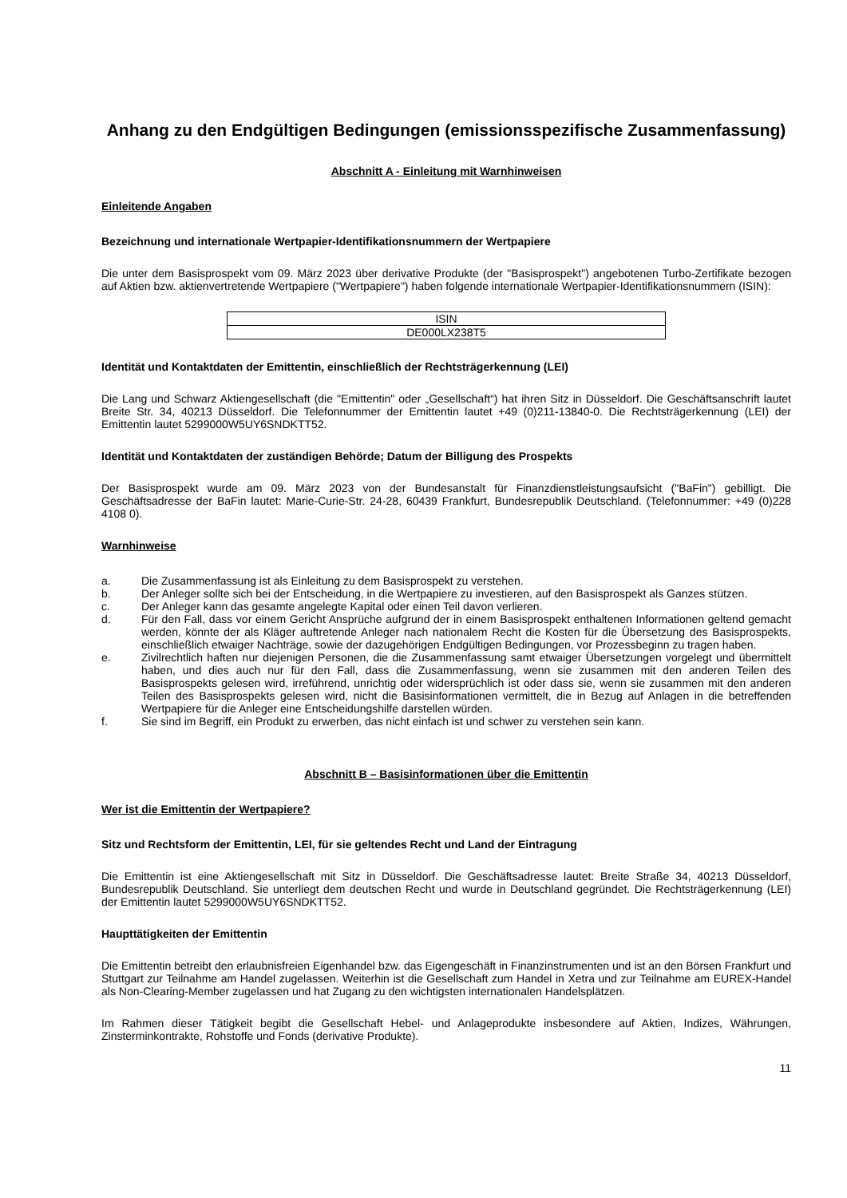Anhang zu den Endgültigen Bedingungen (emissionsspezifische Zusammenfassung)
Abschnitt A - Einleitung mit Warnhinweisen
Einleitende Angaben
Bezeichnung und internationale Wertpapier-Identifikationsnummern der Wertpapiere
Die unter dem Basisprospekt vom 09. März 2023 über derivative Produkte (der "Basisprospekt") angebotenen Turbo-Zertifikate bezogen auf Aktien bzw. aktienvertretende Wertpapiere ("Wertpapiere") haben folgende internationale Wertpapier-Identifikationsnummern (ISIN):
| ISIN |
| DE000LX238T5 |
Identität und Kontaktdaten der Emittentin, einschließlich der Rechtsträgerkennung (LEI)
Die Lang und Schwarz Aktiengesellschaft (die "Emittentin" oder „Gesellschaft“) hat ihren Sitz in Düsseldorf. Die Geschäftsanschrift lautet Breite Str. 34, 40213 Düsseldorf. Die Telefonnummer der Emittentin lautet +49 (0)211-13840-0. Die Rechtsträgerkennung (LEI) der Emittentin lautet 5299000W5UY6SNDKTT52.
Identität und Kontaktdaten der zuständigen Behörde; Datum der Billigung des Prospekts
Der Basisprospekt wurde am 09. März 2023 von der Bundesanstalt für Finanzdienstleistungsaufsicht ("BaFin") gebilligt. Die Geschäftsadresse der BaFin lautet: Marie-Curie-Str. 24-28, 60439 Frankfurt, Bundesrepublik Deutschland. (Telefonnummer: +49 (0)228 4108 0).
Warnhinweise
a. Die Zusammenfassung ist als Einleitung zu dem Basisprospekt zu verstehen.
b. Der Anleger sollte sich bei der Entscheidung, in die Wertpapiere zu investieren, auf den Basisprospekt als Ganzes stützen.
c. Der Anleger kann das gesamte angelegte Kapital oder einen Teil davon verlieren.
d. Für den Fall, dass vor einem Gericht Ansprüche aufgrund der in einem Basisprospekt enthaltenen Informationen geltend gemacht werden, könnte der als Kläger auftretende Anleger nach nationalem Recht die Kosten für die Übersetzung des Basisprospekts, einschließlich etwaiger Nachträge, sowie der dazugehörigen Endgültigen Bedingungen, vor Prozessbeginn zu tragen haben.
e. Zivilrechtlich haften nur diejenigen Personen, die die Zusammenfassung samt etwaiger Übersetzungen vorgelegt und übermittelt haben, und dies auch nur für den Fall, dass die Zusammenfassung, wenn sie zusammen mit den anderen Teilen des Basisprospekts gelesen wird, irreführend, unrichtig oder widersprüchlich ist oder dass sie, wenn sie zusammen mit den anderen Teilen des Basisprospekts gelesen wird, nicht die Basisinformationen vermittelt, die in Bezug auf Anlagen in die betreffenden Wertpapiere für die Anleger eine Entscheidungshilfe darstellen würden.
f. Sie sind im Begriff, ein Produkt zu erwerben, das nicht einfach ist und schwer zu verstehen sein kann.
Abschnitt B – Basisinformationen über die Emittentin
Wer ist die Emittentin der Wertpapiere?
Sitz und Rechtsform der Emittentin, LEI, für sie geltendes Recht und Land der Eintragung
Die Emittentin ist eine Aktiengesellschaft mit Sitz in Düsseldorf. Die Geschäftsadresse lautet: Breite Straße 34, 40213 Düsseldorf, Bundesrepublik Deutschland. Sie unterliegt dem deutschen Recht und wurde in Deutschland gegründet. Die Rechtsträgerkennung (LEI) der Emittentin lautet 5299000W5UY6SNDKTT52.
Haupttätigkeiten der Emittentin
Die Emittentin betreibt den erlaubnisfreien Eigenhandel bzw. das Eigengeschäft in Finanzinstrumenten und ist an den Börsen Frankfurt und Stuttgart zur Teilnahme am Handel zugelassen. Weiterhin ist die Gesellschaft zum Handel in Xetra und zur Teilnahme am EUREX-Handel als Non-Clearing-Member zugelassen und hat Zugang zu den wichtigsten internationalen Handelsplätzen.
Im Rahmen dieser Tätigkeit begibt die Gesellschaft Hebel- und Anlageprodukte insbesondere auf Aktien, Indizes, Währungen, Zinsterminkontrakte, Rohstoffe und Fonds (derivative Produkte).
11